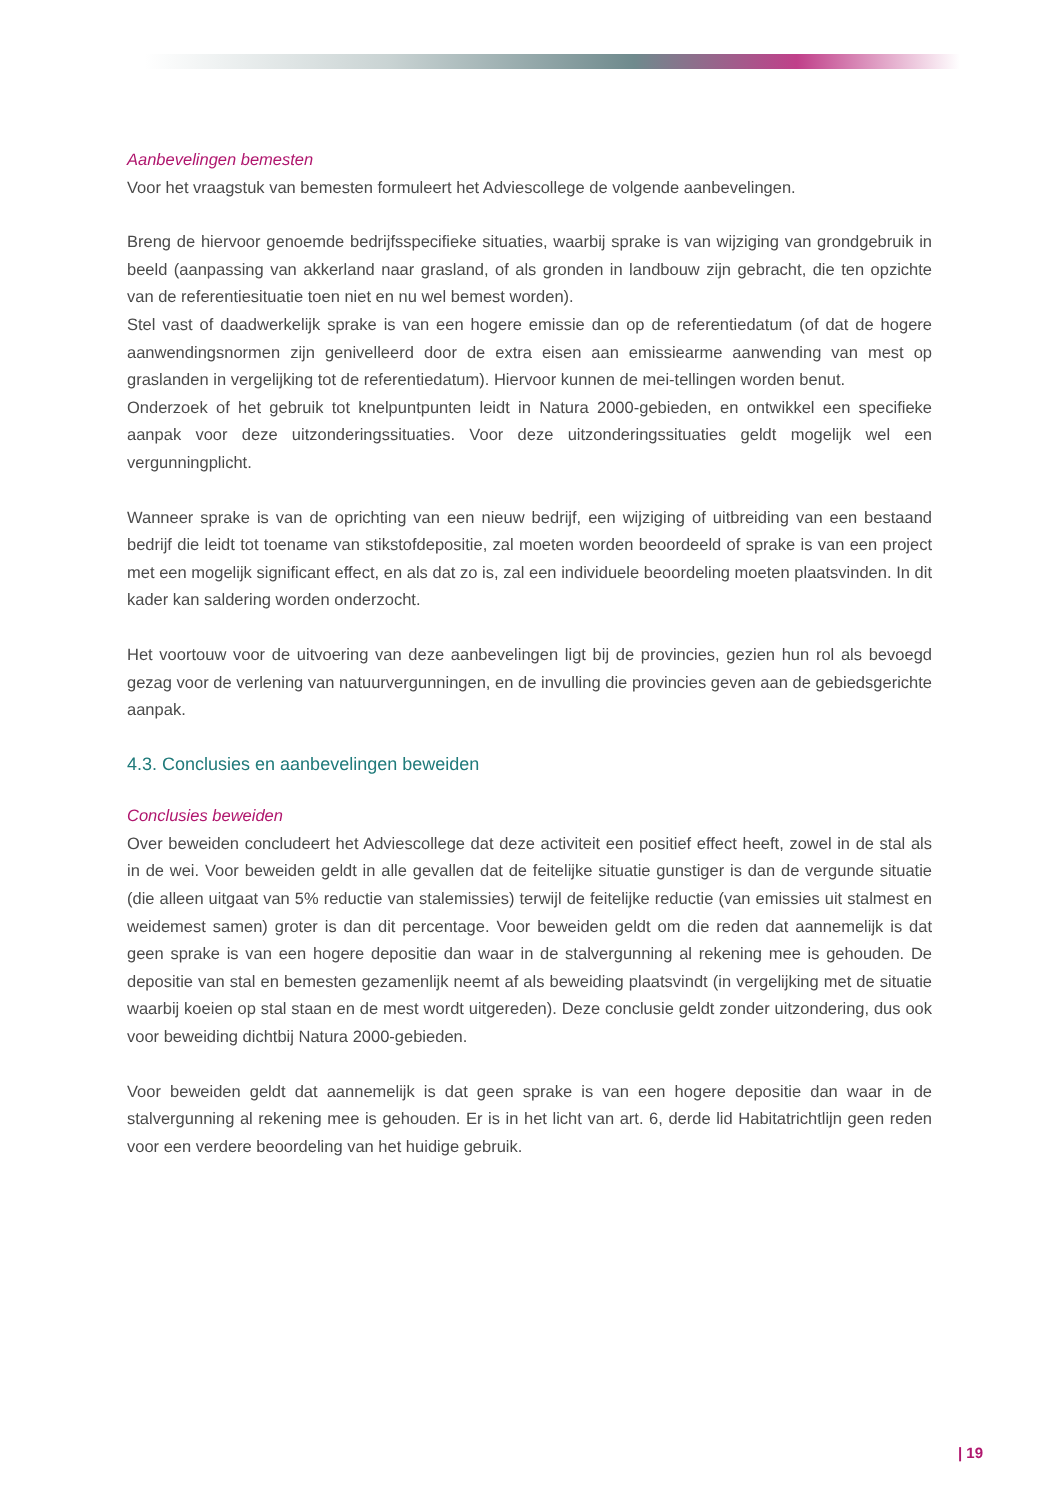Aanbevelingen bemesten
Voor het vraagstuk van bemesten formuleert het Adviescollege de volgende aanbevelingen.
Breng de hiervoor genoemde bedrijfsspecifieke situaties, waarbij sprake is van wijziging van grondgebruik in beeld (aanpassing van akkerland naar grasland, of als gronden in landbouw zijn gebracht, die ten opzichte van de referentiesituatie toen niet en nu wel bemest worden).
Stel vast of daadwerkelijk sprake is van een hogere emissie dan op de referentiedatum (of dat de hogere aanwendingsnormen zijn genivelleerd door de extra eisen aan emissiearme aanwending van mest op graslanden in vergelijking tot de referentiedatum). Hiervoor kunnen de mei-tellingen worden benut.
Onderzoek of het gebruik tot knelpuntpunten leidt in Natura 2000-gebieden, en ontwikkel een specifieke aanpak voor deze uitzonderingssituaties. Voor deze uitzonderingssituaties geldt mogelijk wel een vergunningplicht.
Wanneer sprake is van de oprichting van een nieuw bedrijf, een wijziging of uitbreiding van een bestaand bedrijf die leidt tot toename van stikstofdepositie, zal moeten worden beoordeeld of sprake is van een project met een mogelijk significant effect, en als dat zo is, zal een individuele beoordeling moeten plaatsvinden. In dit kader kan saldering worden onderzocht.
Het voortouw voor de uitvoering van deze aanbevelingen ligt bij de provincies, gezien hun rol als bevoegd gezag voor de verlening van natuurvergunningen, en de invulling die provincies geven aan de gebiedsgerichte aanpak.
4.3. Conclusies en aanbevelingen beweiden
Conclusies beweiden
Over beweiden concludeert het Adviescollege dat deze activiteit een positief effect heeft, zowel in de stal als in de wei. Voor beweiden geldt in alle gevallen dat de feitelijke situatie gunstiger is dan de vergunde situatie (die alleen uitgaat van 5% reductie van stalemissies) terwijl de feitelijke reductie (van emissies uit stalmest en weidemest samen) groter is dan dit percentage. Voor beweiden geldt om die reden dat aannemelijk is dat geen sprake is van een hogere depositie dan waar in de stalvergunning al rekening mee is gehouden. De depositie van stal en bemesten gezamenlijk neemt af als beweiding plaatsvindt (in vergelijking met de situatie waarbij koeien op stal staan en de mest wordt uitgereden). Deze conclusie geldt zonder uitzondering, dus ook voor beweiding dichtbij Natura 2000-gebieden.
Voor beweiden geldt dat aannemelijk is dat geen sprake is van een hogere depositie dan waar in de stalvergunning al rekening mee is gehouden. Er is in het licht van art. 6, derde lid Habitatrichtlijn geen reden voor een verdere beoordeling van het huidige gebruik.
| 19